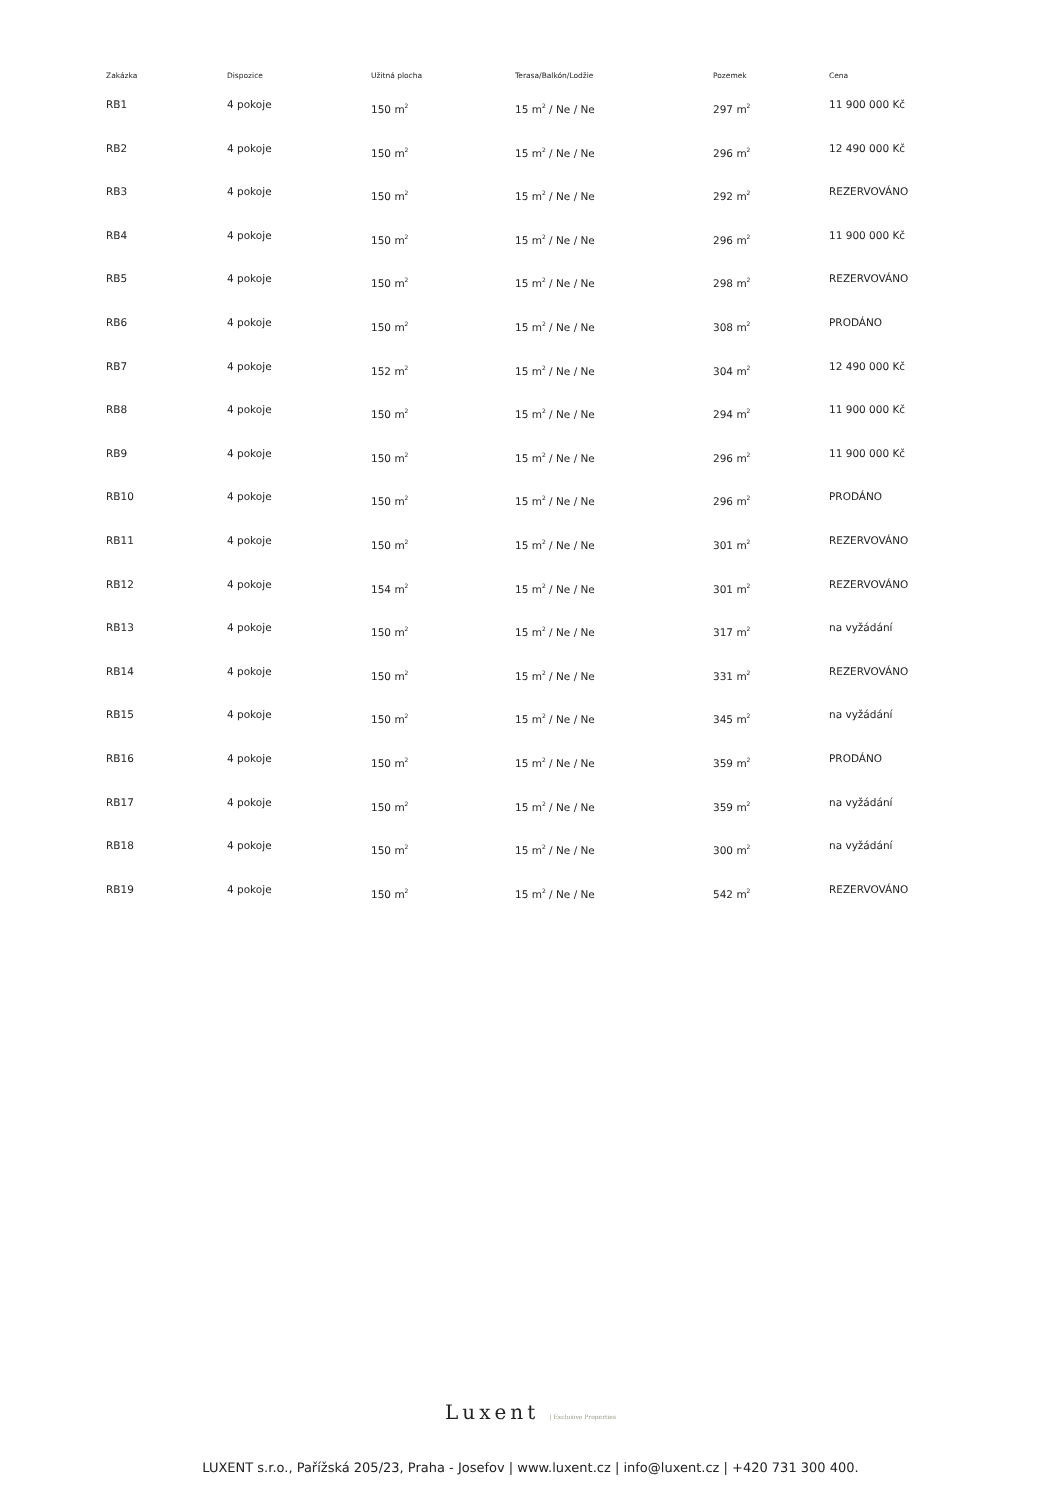| Zakázka | Dispozice | Užitná plocha | Terasa/Balkón/Lodžie | Pozemek | Cena |
| --- | --- | --- | --- | --- | --- |
| RB1 | 4 pokoje | 150 m<sup>2</sup> | 15 m<sup>2</sup> / Ne / Ne | 297 m<sup>2</sup> | 11 900 000 Kč |
| RB2 | 4 pokoje | 150 m<sup>2</sup> | 15 m<sup>2</sup> / Ne / Ne | 296 m<sup>2</sup> | 12 490 000 Kč |
| RB3 | 4 pokoje | 150 m<sup>2</sup> | 15 m<sup>2</sup> / Ne / Ne | 292 m<sup>2</sup> | REZERVOVÁNO |
| RB4 | 4 pokoje | 150 m<sup>2</sup> | 15 m<sup>2</sup> / Ne / Ne | 296 m<sup>2</sup> | 11 900 000 Kč |
| RB5 | 4 pokoje | 150 m<sup>2</sup> | 15 m<sup>2</sup> / Ne / Ne | 298 m<sup>2</sup> | REZERVOVÁNO |
| RB6 | 4 pokoje | 150 m<sup>2</sup> | 15 m<sup>2</sup> / Ne / Ne | 308 m<sup>2</sup> | PRODÁNO |
| RB7 | 4 pokoje | 152 m<sup>2</sup> | 15 m<sup>2</sup> / Ne / Ne | 304 m<sup>2</sup> | 12 490 000 Kč |
| RB8 | 4 pokoje | 150 m<sup>2</sup> | 15 m<sup>2</sup> / Ne / Ne | 294 m<sup>2</sup> | 11 900 000 Kč |
| RB9 | 4 pokoje | 150 m<sup>2</sup> | 15 m<sup>2</sup> / Ne / Ne | 296 m<sup>2</sup> | 11 900 000 Kč |
| RB10 | 4 pokoje | 150 m<sup>2</sup> | 15 m<sup>2</sup> / Ne / Ne | 296 m<sup>2</sup> | PRODÁNO |
| RB11 | 4 pokoje | 150 m<sup>2</sup> | 15 m<sup>2</sup> / Ne / Ne | 301 m<sup>2</sup> | REZERVOVÁNO |
| RB12 | 4 pokoje | 154 m<sup>2</sup> | 15 m<sup>2</sup> / Ne / Ne | 301 m<sup>2</sup> | REZERVOVÁNO |
| RB13 | 4 pokoje | 150 m<sup>2</sup> | 15 m<sup>2</sup> / Ne / Ne | 317 m<sup>2</sup> | na vyžádání |
| RB14 | 4 pokoje | 150 m<sup>2</sup> | 15 m<sup>2</sup> / Ne / Ne | 331 m<sup>2</sup> | REZERVOVÁNO |
| RB15 | 4 pokoje | 150 m<sup>2</sup> | 15 m<sup>2</sup> / Ne / Ne | 345 m<sup>2</sup> | na vyžádání |
| RB16 | 4 pokoje | 150 m<sup>2</sup> | 15 m<sup>2</sup> / Ne / Ne | 359 m<sup>2</sup> | PRODÁNO |
| RB17 | 4 pokoje | 150 m<sup>2</sup> | 15 m<sup>2</sup> / Ne / Ne | 359 m<sup>2</sup> | na vyžádání |
| RB18 | 4 pokoje | 150 m<sup>2</sup> | 15 m<sup>2</sup> / Ne / Ne | 300 m<sup>2</sup> | na vyžádání |
| RB19 | 4 pokoje | 150 m<sup>2</sup> | 15 m<sup>2</sup> / Ne / Ne | 542 m<sup>2</sup> | REZERVOVÁNO |
Luxent | Exclusive Properties
LUXENT s.r.o., Pařížská 205/23, Praha - Josefov | www.luxent.cz | info@luxent.cz | +420 731 300 400.